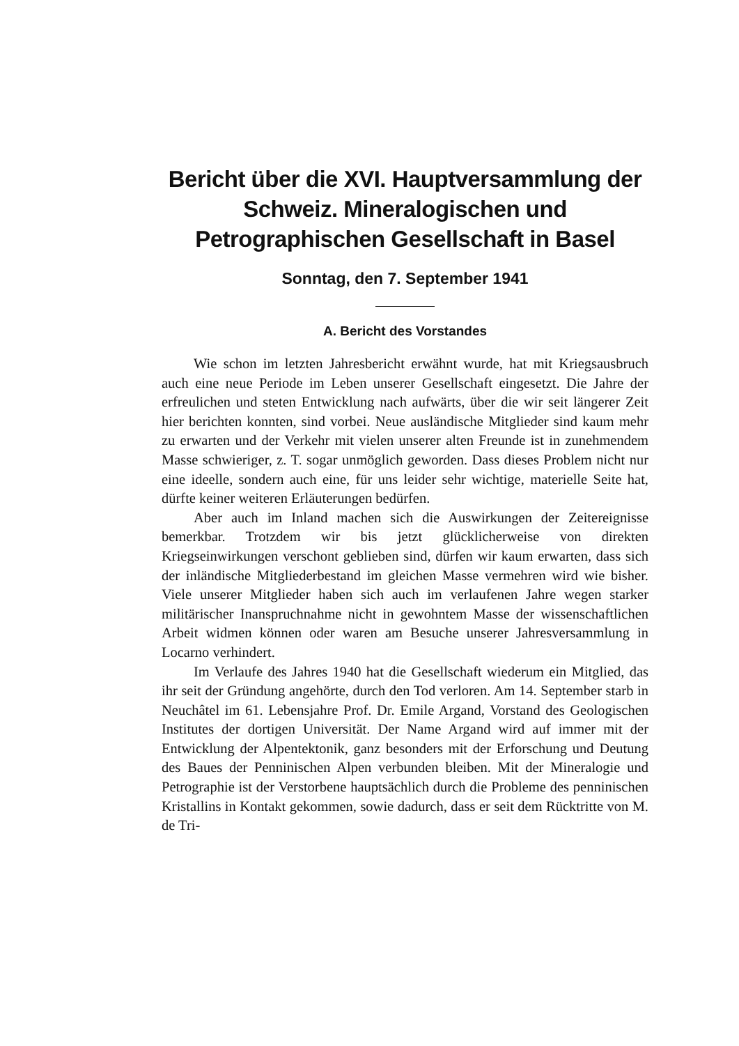Bericht über die XVI. Hauptversammlung der Schweiz. Mineralogischen und Petrographischen Gesellschaft in Basel
Sonntag, den 7. September 1941
A. Bericht des Vorstandes
Wie schon im letzten Jahresbericht erwähnt wurde, hat mit Kriegsausbruch auch eine neue Periode im Leben unserer Gesellschaft eingesetzt. Die Jahre der erfreulichen und steten Entwicklung nach aufwärts, über die wir seit längerer Zeit hier berichten konnten, sind vorbei. Neue ausländische Mitglieder sind kaum mehr zu erwarten und der Verkehr mit vielen unserer alten Freunde ist in zunehmendem Masse schwieriger, z. T. sogar unmöglich geworden. Dass dieses Problem nicht nur eine ideelle, sondern auch eine, für uns leider sehr wichtige, materielle Seite hat, dürfte keiner weiteren Erläuterungen bedürfen.
Aber auch im Inland machen sich die Auswirkungen der Zeitereignisse bemerkbar. Trotzdem wir bis jetzt glücklicherweise von direkten Kriegseinwirkungen verschont geblieben sind, dürfen wir kaum erwarten, dass sich der inländische Mitgliederbestand im gleichen Masse vermehren wird wie bisher. Viele unserer Mitglieder haben sich auch im verlaufenen Jahre wegen starker militärischer Inanspruchnahme nicht in gewohntem Masse der wissenschaftlichen Arbeit widmen können oder waren am Besuche unserer Jahresversammlung in Locarno verhindert.
Im Verlaufe des Jahres 1940 hat die Gesellschaft wiederum ein Mitglied, das ihr seit der Gründung angehörte, durch den Tod verloren. Am 14. September starb in Neuchâtel im 61. Lebensjahre Prof. Dr. Emile Argand, Vorstand des Geologischen Institutes der dortigen Universität. Der Name Argand wird auf immer mit der Entwicklung der Alpentektonik, ganz besonders mit der Erforschung und Deutung des Baues der Penninischen Alpen verbunden bleiben. Mit der Mineralogie und Petrographie ist der Verstorbene hauptsächlich durch die Probleme des penninischen Kristallins in Kontakt gekommen, sowie dadurch, dass er seit dem Rücktritte von M. de Tri-